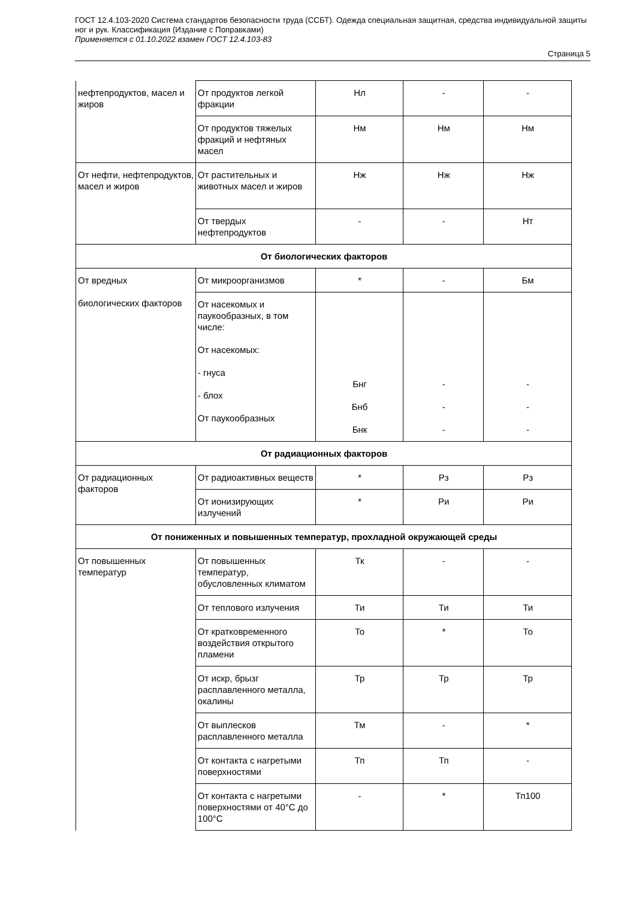ГОСТ 12.4.103-2020 Система стандартов безопасности труда (ССБТ). Одежда специальная защитная, средства индивидуальной защиты ног и рук. Классификация (Издание с Поправками)
Применяется с 01.10.2022 взамен ГОСТ 12.4.103-83
Страница 5
| нефтепродуктов, масел и жиров | От продуктов легкой фракции | Нл | - | - |
| | От продуктов тяжелых фракций и нефтяных масел | Нм | Нм | Нм |
| От нефти, нефтепродуктов, масел и жиров | От растительных и животных масел и жиров | Нж | Нж | Нж |
| | От твердых нефтепродуктов | - | - | Нт |
| От биологических факторов | | | | |
| От вредных биологических факторов | От микроорганизмов | * | - | Бм |
| | От насекомых и паукообразных, в том числе: От насекомых: - гнуса - блох От паукообразных | Бнг Бнб Бнк | - - - | - - - |
| От радиационных факторов | | | | |
| От радиационных факторов | От радиоактивных веществ | * | Рз | Рз |
| | От ионизирующих излучений | * | Ри | Ри |
| От пониженных и повышенных температур, прохладной окружающей среды | | | | |
| От повышенных температур | От повышенных температур, обусловленных климатом | Тк | - | - |
| | От теплового излучения | Ти | Ти | Ти |
| | От кратковременного воздействия открытого пламени | То | * | То |
| | От искр, брызг расплавленного металла, окалины | Тр | Тр | Тр |
| | От выплесков расплавленного металла | Тм | - | * |
| | От контакта с нагретыми поверхностями | Тп | Тп | - |
| | От контакта с нагретыми поверхностями от 40°С до 100°С | - | * | Тп100 |